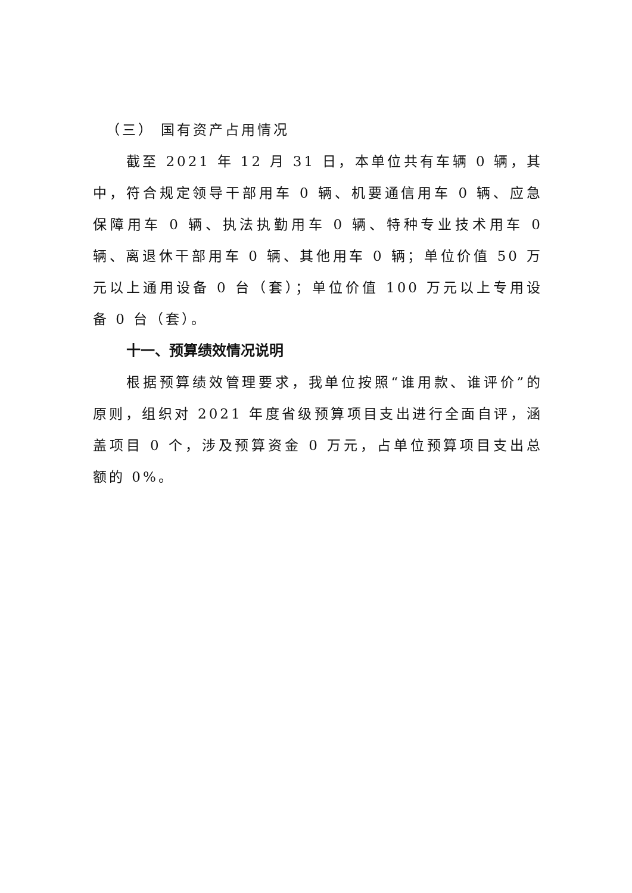（三） 国有资产占用情况
截至 2021 年 12 月 31 日，本单位共有车辆 0 辆，其中，符合规定领导干部用车 0 辆、机要通信用车 0 辆、应急保障用车 0 辆、执法执勤用车 0 辆、特种专业技术用车 0 辆、离退休干部用车 0 辆、其他用车 0 辆；单位价值 50 万元以上通用设备 0 台（套）；单位价值 100 万元以上专用设备 0 台（套）。
十一、预算绩效情况说明
根据预算绩效管理要求，我单位按照“谁用款、谁评价”的原则，组织对 2021 年度省级预算项目支出进行全面自评，涵盖项目 0 个，涉及预算资金 0 万元，占单位预算项目支出总额的 0%。